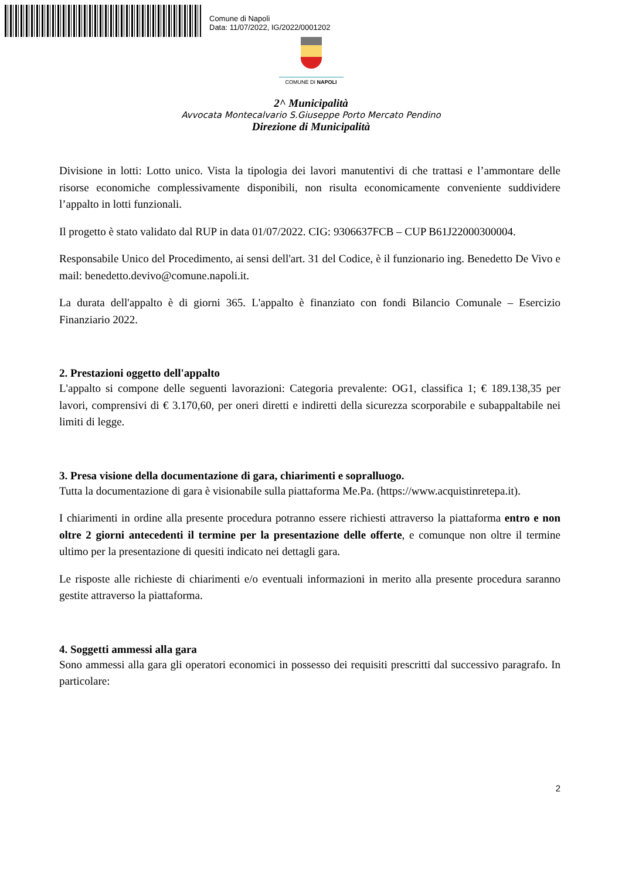Comune di Napoli
Data: 11/07/2022, IG/2022/0001202
COMUNE DI NAPOLI
2^ Municipalità
Avvocata Montecalvario S.Giuseppe Porto Mercato Pendino
Direzione di Municipalità
Divisione in lotti: Lotto unico. Vista la tipologia dei lavori manutentivi di che trattasi e l’ammontare delle risorse economiche complessivamente disponibili, non risulta economicamente conveniente suddividere l’appalto in lotti funzionali.
Il progetto è stato validato dal RUP in data 01/07/2022. CIG: 9306637FCB – CUP B61J22000300004.
Responsabile Unico del Procedimento, ai sensi dell'art. 31 del Codice, è il funzionario ing. Benedetto De Vivo e mail: benedetto.devivo@comune.napoli.it.
La durata dell'appalto è di giorni 365. L'appalto è finanziato con fondi Bilancio Comunale – Esercizio Finanziario 2022.
2. Prestazioni oggetto dell'appalto
L'appalto si compone delle seguenti lavorazioni: Categoria prevalente: OG1, classifica 1; € 189.138,35 per lavori, comprensivi di € 3.170,60, per oneri diretti e indiretti della sicurezza scorporabile e subappaltabile nei limiti di legge.
3. Presa visione della documentazione di gara, chiarimenti e sopralluogo.
Tutta la documentazione di gara è visionabile sulla piattaforma Me.Pa. (https://www.acquistinretepa.it).
I chiarimenti in ordine alla presente procedura potranno essere richiesti attraverso la piattaforma entro e non oltre 2 giorni antecedenti il termine per la presentazione delle offerte, e comunque non oltre il termine ultimo per la presentazione di quesiti indicato nei dettagli gara.
Le risposte alle richieste di chiarimenti e/o eventuali informazioni in merito alla presente procedura saranno gestite attraverso la piattaforma.
4. Soggetti ammessi alla gara
Sono ammessi alla gara gli operatori economici in possesso dei requisiti prescritti dal successivo paragrafo. In particolare:
2